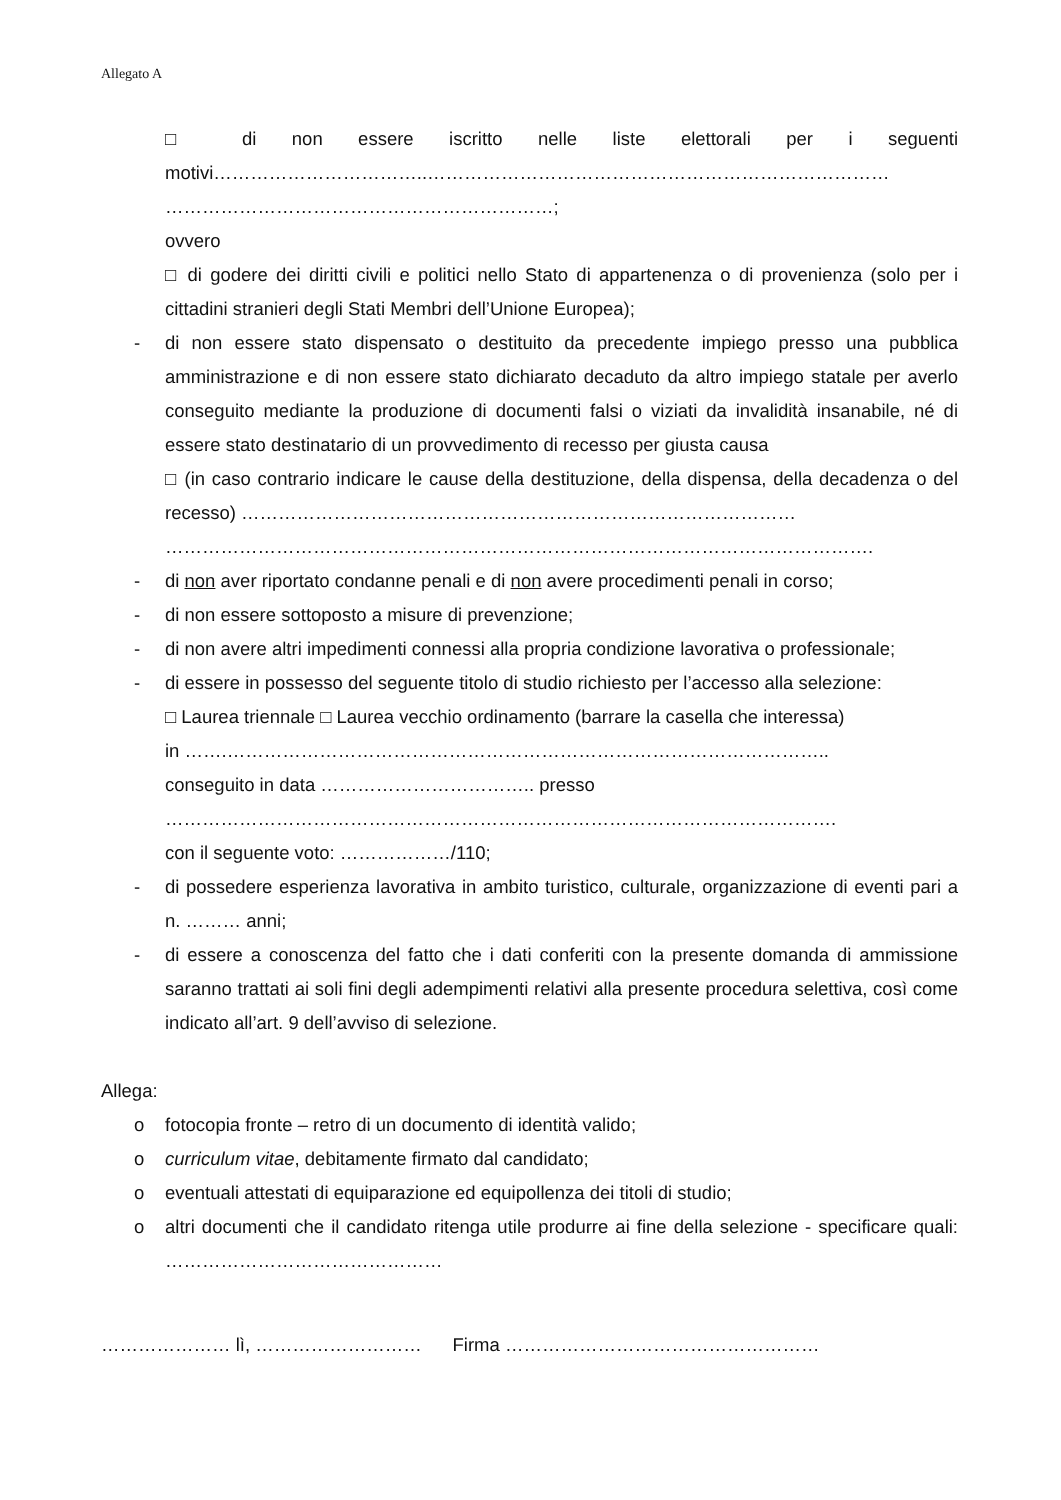Allegato A
□ di non essere iscritto nelle liste elettorali per i seguenti motivi……………………………..…………………………………………………………………
………………………………………………………;
ovvero
□ di godere dei diritti civili e politici nello Stato di appartenenza o di provenienza (solo per i cittadini stranieri degli Stati Membri dell’Unione Europea);
- di non essere stato dispensato o destituito da precedente impiego presso una pubblica amministrazione e di non essere stato dichiarato decaduto da altro impiego statale per averlo conseguito mediante la produzione di documenti falsi o viziati da invalidità insanabile, né di essere stato destinatario di un provvedimento di recesso per giusta causa
□ (in caso contrario indicare le cause della destituzione, della dispensa, della decadenza o del recesso) ………………………………………………………………………………
…………………………………………………………………………………………………….
- di non aver riportato condanne penali e di non avere procedimenti penali in corso;
- di non essere sottoposto a misure di prevenzione;
- di non avere altri impedimenti connessi alla propria condizione lavorativa o professionale;
- di essere in possesso del seguente titolo di studio richiesto per l’accesso alla selezione:
□ Laurea triennale □ Laurea vecchio ordinamento (barrare la casella che interessa)
in …….……………………………………………………………………………………..
conseguito in data …………………………….. presso
……………………………………………………………………………………………….
con il seguente voto: ………………/110;
- di possedere esperienza lavorativa in ambito turistico, culturale, organizzazione di eventi pari a n. ……… anni;
- di essere a conoscenza del fatto che i dati conferiti con la presente domanda di ammissione saranno trattati ai soli fini degli adempimenti relativi alla presente procedura selettiva, così come indicato all’art. 9 dell’avviso di selezione.
Allega:
o fotocopia fronte – retro di un documento di identità valido;
o curriculum vitae, debitamente firmato dal candidato;
o eventuali attestati di equiparazione ed equipollenza dei titoli di studio;
o altri documenti che il candidato ritenga utile produrre ai fine della selezione - specificare quali: ………………………………………
………………… lì, ……………………… Firma ……………………………………………